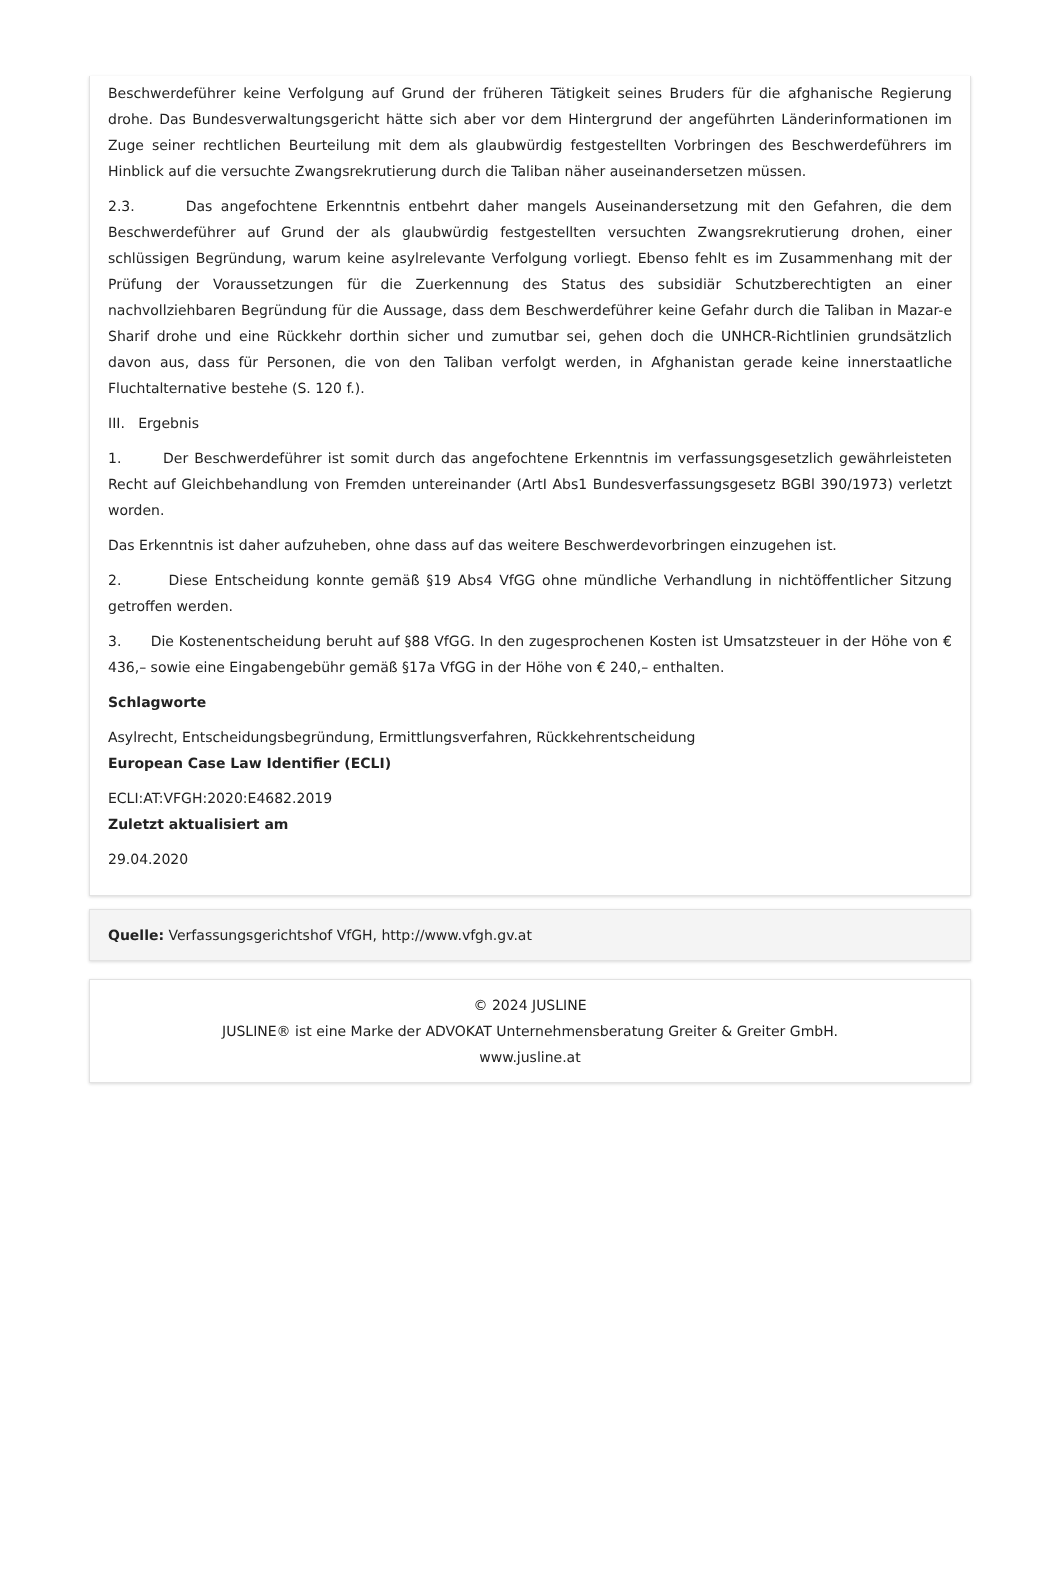Beschwerdeführer keine Verfolgung auf Grund der früheren Tätigkeit seines Bruders für die afghanische Regierung drohe. Das Bundesverwaltungsgericht hätte sich aber vor dem Hintergrund der angeführten Länderinformationen im Zuge seiner rechtlichen Beurteilung mit dem als glaubwürdig festgestellten Vorbringen des Beschwerdeführers im Hinblick auf die versuchte Zwangsrekrutierung durch die Taliban näher auseinandersetzen müssen.
2.3. Das angefochtene Erkenntnis entbehrt daher mangels Auseinandersetzung mit den Gefahren, die dem Beschwerdeführer auf Grund der als glaubwürdig festgestellten versuchten Zwangsrekrutierung drohen, einer schlüssigen Begründung, warum keine asylrelevante Verfolgung vorliegt. Ebenso fehlt es im Zusammenhang mit der Prüfung der Voraussetzungen für die Zuerkennung des Status des subsidiär Schutzberechtigten an einer nachvollziehbaren Begründung für die Aussage, dass dem Beschwerdeführer keine Gefahr durch die Taliban in Mazar-e Sharif drohe und eine Rückkehr dorthin sicher und zumutbar sei, gehen doch die UNHCR-Richtlinien grundsätzlich davon aus, dass für Personen, die von den Taliban verfolgt werden, in Afghanistan gerade keine innerstaatliche Fluchtalternative bestehe (S. 120 f.).
III. Ergebnis
1. Der Beschwerdeführer ist somit durch das angefochtene Erkenntnis im verfassungsgesetzlich gewährleisteten Recht auf Gleichbehandlung von Fremden untereinander (ArtI Abs1 Bundesverfassungsgesetz BGBl 390/1973) verletzt worden.
Das Erkenntnis ist daher aufzuheben, ohne dass auf das weitere Beschwerdevorbringen einzugehen ist.
2. Diese Entscheidung konnte gemäß §19 Abs4 VfGG ohne mündliche Verhandlung in nichtöffentlicher Sitzung getroffen werden.
3. Die Kostenentscheidung beruht auf §88 VfGG. In den zugesprochenen Kosten ist Umsatzsteuer in der Höhe von € 436,– sowie eine Eingabengebühr gemäß §17a VfGG in der Höhe von € 240,– enthalten.
Schlagworte
Asylrecht, Entscheidungsbegründung, Ermittlungsverfahren, Rückkehrentscheidung
European Case Law Identifier (ECLI)
ECLI:AT:VFGH:2020:E4682.2019
Zuletzt aktualisiert am
29.04.2020
Quelle: Verfassungsgerichtshof VfGH, http://www.vfgh.gv.at
© 2024 JUSLINE
JUSLINE® ist eine Marke der ADVOKAT Unternehmensberatung Greiter & Greiter GmbH.
www.jusline.at